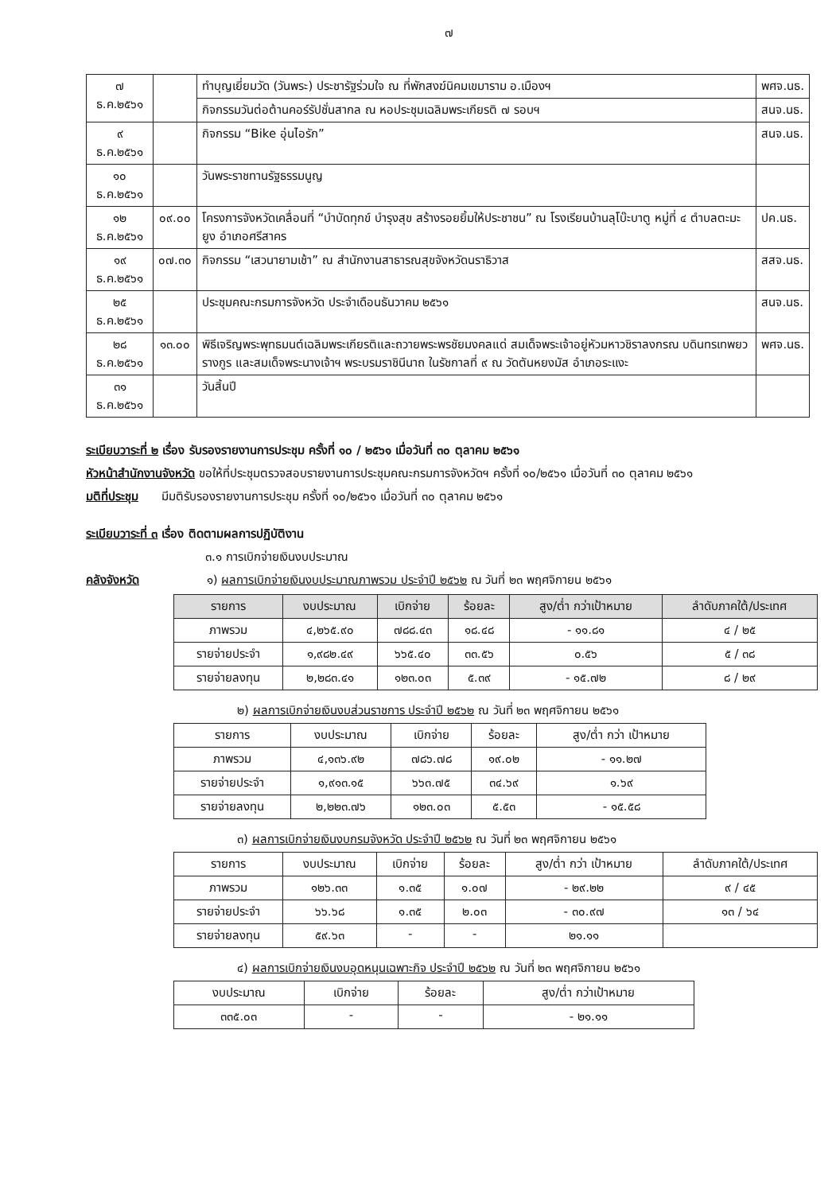๗
| ๗ ธ.ค.๒๕๖๑ | | ทำบุญเยี่ยมวัด (วันพระ) ประชารัฐร่วมใจ ณ ที่พักสงฆ์นิคมเขมาราม อ.เมืองฯ | พศจ.นธ. |
| | | กิจกรรมวันต่อต้านคอร์รัปชั่นสากล ณ หอประชุมเฉลิมพระเกียรติ ๗ รอบฯ | สนจ.นธ. |
| ๙ ธ.ค.๒๕๖๑ | | กิจกรรม “Bike อุ่นไอรัก” | สนจ.นธ. |
| ๑๐ ธ.ค.๒๕๖๑ | | วันพระราชทานรัฐธรรมนูญ | |
| ๑๒ ธ.ค.๒๕๖๑ | ๐๙.๐๐ | โครงการจังหวัดเคลื่อนที่ “บำบัดทุกข์ บำรุงสุข สร้างรอยยิ้มให้ประชาชน” ณ โรงเรียนบ้านลุโบ๊ะบาตู หมู่ที่ ๔ ตำบลตะมะยูง อำเภอศรีสาคร | ปค.นธ. |
| ๑๙ ธ.ค.๒๕๖๑ | ๐๗.๓๐ | กิจกรรม “เสวนายามเช้า” ณ สำนักงานสาธารณสุขจังหวัดนราธิวาส | สสจ.นธ. |
| ๒๕ ธ.ค.๒๕๖๑ | | ประชุมคณะกรมการจังหวัด ประจำเดือนธันวาคม ๒๕๖๑ | สนจ.นธ. |
| ๒๘ ธ.ค.๒๕๖๑ | ๑๓.๐๐ | พิธีเจริญพระพุทธมนต์เฉลิมพระเกียรติและถวายพระพรชัยมงคลแด่ สมเด็จพระเจ้าอยู่หัวมหาวชิราลงกรณ บดินทรเทพยวรางกูร และสมเด็จพระนางเจ้าฯ พระบรมราชินีนาถ ในรัชกาลที่ ๙ ณ วัดตันหยงมัส อำเภอระแงะ | พศจ.นธ. |
| ๓๑ ธ.ค.๒๕๖๑ | | วันสิ้นปี | |
ระเบียบวาระที่ ๒ เรื่อง รับรองรายงานการประชุม ครั้งที่ ๑๐ / ๒๕๖๑ เมื่อวันที่ ๓๐ ตุลาคม ๒๕๖๑
หัวหน้าสำนักงานจังหวัด ขอให้ที่ประชุมตรวจสอบรายงานการประชุมคณะกรมการจังหวัดฯ ครั้งที่ ๑๐/๒๕๖๑ เมื่อวันที่ ๓๐ ตุลาคม ๒๕๖๑
มติที่ประชุม มีมติรับรองรายงานการประชุม ครั้งที่ ๑๐/๒๕๖๑ เมื่อวันที่ ๓๐ ตุลาคม ๒๕๖๑
ระเบียบวาระที่ ๓ เรื่อง ติดตามผลการปฏิบัติงาน
๓.๑ การเบิกจ่ายเงินงบประมาณ
คลังจังหวัด ๑) ผลการเบิกจ่ายเงินงบประมาณภาพรวม ประจำปี ๒๕๖๒ ณ วันที่ ๒๓ พฤศจิกายน ๒๕๖๑
| รายการ | งบประมาณ | เบิกจ่าย | ร้อยละ | สูง/ต่ำ กว่าเป้าหมาย | ลำดับภาคใต้/ประเทศ |
| --- | --- | --- | --- | --- | --- |
| ภาพรวม | ๔,๒๖๕.๙๐ | ๗๘๘.๔๓ | ๑๘.๔๘ | - ๑๑.๘๑ | ๔ / ๒๕ |
| รายจ่ายประจำ | ๑,๙๘๒.๔๙ | ๖๖๕.๔๐ | ๓๓.๕๖ | ๐.๕๖ | ๕ / ๓๘ |
| รายจ่ายลงทุน | ๒,๒๘๓.๔๑ | ๑๒๓.๐๓ | ๕.๓๙ | - ๑๕.๗๒ | ๘ / ๒๙ |
๒) ผลการเบิกจ่ายเงินงบส่วนราชการ ประจำปี ๒๕๖๒ ณ วันที่ ๒๓ พฤศจิกายน ๒๕๖๑
| รายการ | งบประมาณ | เบิกจ่าย | ร้อยละ | สูง/ต่ำ กว่า เป้าหมาย |
| --- | --- | --- | --- | --- |
| ภาพรวม | ๔,๑๓๖.๙๒ | ๗๘๖.๗๘ | ๑๙.๐๒ | - ๑๑.๒๗ |
| รายจ่ายประจำ | ๑,๙๑๓.๑๕ | ๖๖๓.๗๕ | ๓๔.๖๙ | ๑.๖๙ |
| รายจ่ายลงทุน | ๒,๒๒๓.๗๖ | ๑๒๓.๐๓ | ๕.๕๓ | - ๑๕.๕๘ |
๓) ผลการเบิกจ่ายเงินงบกรมจังหวัด ประจำปี ๒๕๖๒ ณ วันที่ ๒๓ พฤศจิกายน ๒๕๖๑
| รายการ | งบประมาณ | เบิกจ่าย | ร้อยละ | สูง/ต่ำ กว่า เป้าหมาย | ลำดับภาคใต้/ประเทศ |
| --- | --- | --- | --- | --- | --- |
| ภาพรวม | ๑๒๖.๓๓ | ๑.๓๕ | ๑.๐๗ | - ๒๙.๒๒ | ๙ / ๔๕ |
| รายจ่ายประจำ | ๖๖.๖๘ | ๑.๓๕ | ๒.๐๓ | - ๓๐.๙๗ | ๑๓ / ๖๔ |
| รายจ่ายลงทุน | ๕๙.๖๓ | - | - | ๒๑.๑๑ | |
๔) ผลการเบิกจ่ายเงินงบอุดหนุนเฉพาะกิจ ประจำปี ๒๕๖๒ ณ วันที่ ๒๓ พฤศจิกายน ๒๕๖๑
| งบประมาณ | เบิกจ่าย | ร้อยละ | สูง/ต่ำ กว่าเป้าหมาย |
| --- | --- | --- | --- |
| ๓๓๕.๐๓ | - | - | - ๒๑.๑๑ |